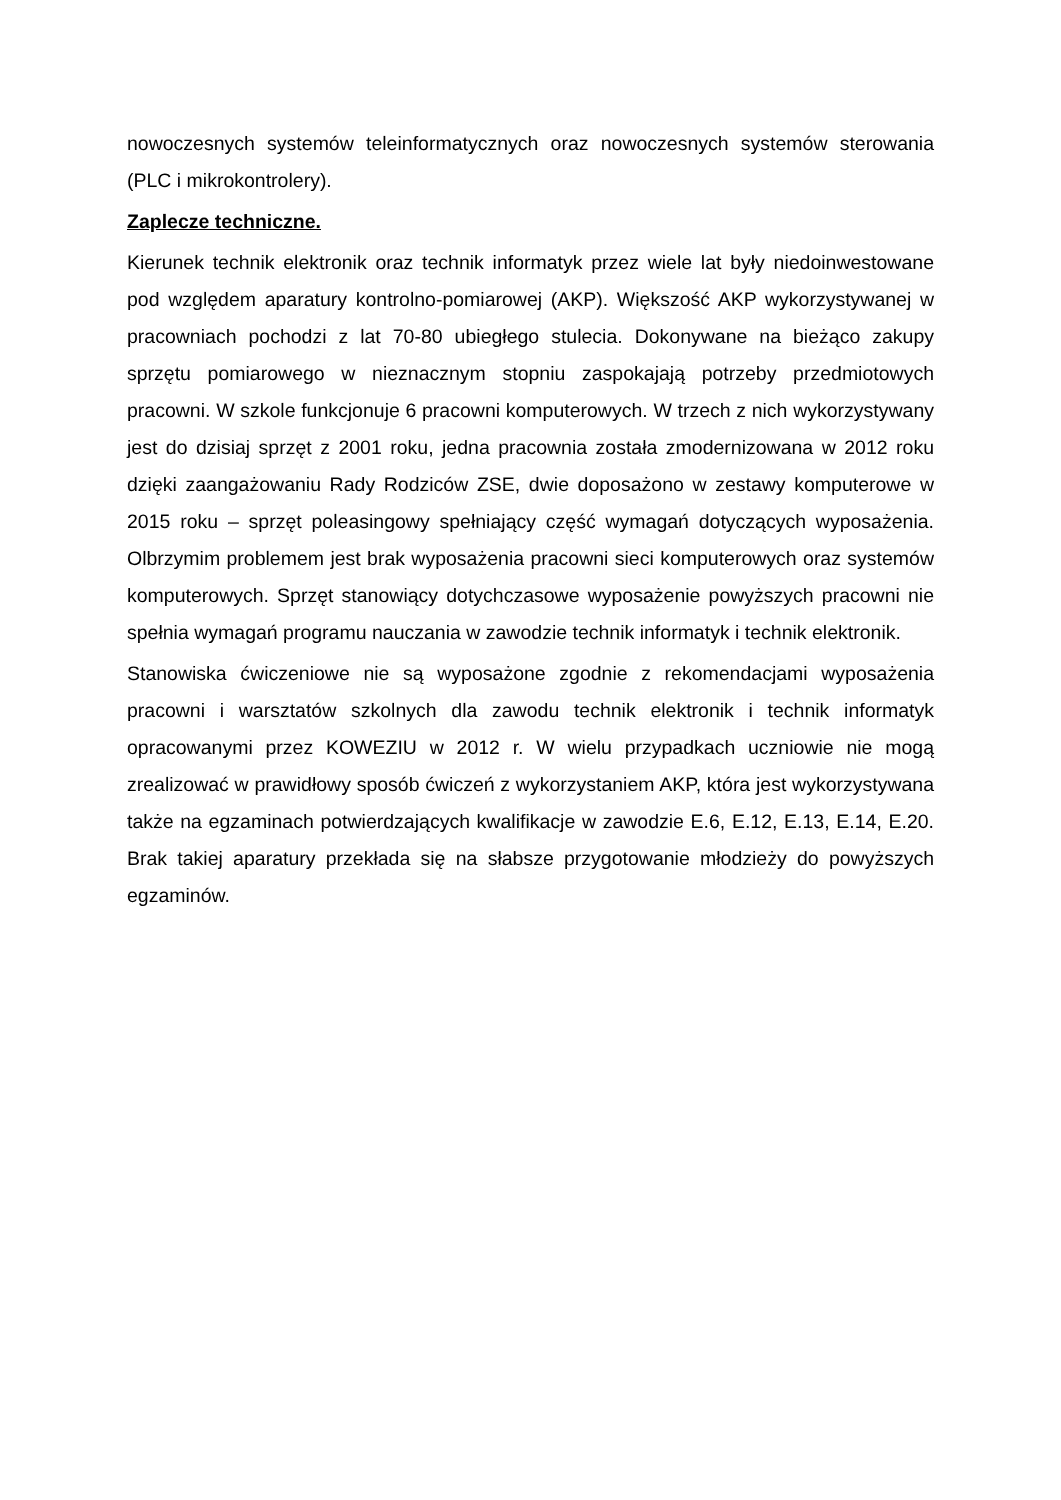nowoczesnych systemów teleinformatycznych oraz nowoczesnych systemów sterowania (PLC i mikrokontrolery).
Zaplecze techniczne.
Kierunek technik elektronik oraz technik informatyk przez wiele lat były niedoinwestowane pod względem aparatury kontrolno-pomiarowej (AKP). Większość AKP wykorzystywanej w pracowniach pochodzi z lat 70-80 ubiegłego stulecia. Dokonywane na bieżąco zakupy sprzętu pomiarowego w nieznacznym stopniu zaspokajają potrzeby przedmiotowych pracowni. W szkole funkcjonuje 6 pracowni komputerowych. W trzech z nich wykorzystywany jest do dzisiaj sprzęt z 2001 roku, jedna pracownia została zmodernizowana w 2012 roku dzięki zaangażowaniu Rady Rodziców ZSE, dwie doposażono w zestawy komputerowe w 2015 roku – sprzęt poleasingowy spełniający część wymagań dotyczących wyposażenia. Olbrzymim problemem jest brak wyposażenia pracowni sieci komputerowych oraz systemów komputerowych. Sprzęt stanowiący dotychczasowe wyposażenie powyższych pracowni nie spełnia wymagań programu nauczania w zawodzie technik informatyk i technik elektronik.
Stanowiska ćwiczeniowe nie są wyposażone zgodnie z rekomendacjami wyposażenia pracowni i warsztatów szkolnych dla zawodu technik elektronik i technik informatyk opracowanymi przez KOWEZIU w 2012 r. W wielu przypadkach uczniowie nie mogą zrealizować w prawidłowy sposób ćwiczeń z wykorzystaniem AKP, która jest wykorzystywana także na egzaminach potwierdzających kwalifikacje w zawodzie E.6, E.12, E.13, E.14, E.20. Brak takiej aparatury przekłada się na słabsze przygotowanie młodzieży do powyższych egzaminów.